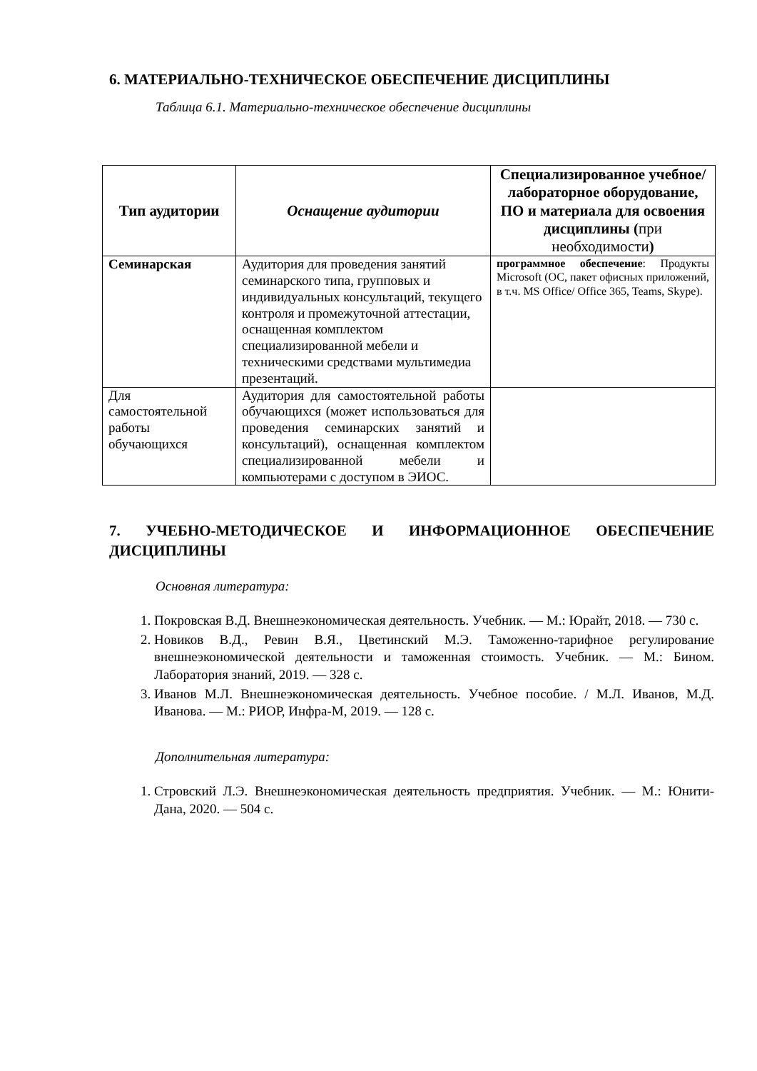6. МАТЕРИАЛЬНО-ТЕХНИЧЕСКОЕ ОБЕСПЕЧЕНИЕ ДИСЦИПЛИНЫ
Таблица 6.1. Материально-техническое обеспечение дисциплины
| Тип аудитории | Оснащение аудитории | Специализированное учебное/лабораторное оборудование, ПО и материала для освоения дисциплины ( при необходимости ) |
| --- | --- | --- |
| Семинарская | Аудитория для проведения занятий семинарского типа, групповых и индивидуальных консультаций, текущего контроля и промежуточной аттестации, оснащенная комплектом специализированной мебели и техническими средствами мультимедиа презентаций. | программное обеспечение : Продукты Microsoft (ОС, пакет офисных приложений, в т.ч. MS Office/ Office 365, Teams, Skype). |
| Для самостоятельной работы обучающихся | Аудитория для самостоятельной работы обучающихся (может использоваться для проведения семинарских занятий и консультаций), оснащенная комплектом специализированной мебели и компьютерами с доступом в ЭИОС. | |
7. УЧЕБНО-МЕТОДИЧЕСКОЕ И ИНФОРМАЦИОННОЕ ОБЕСПЕЧЕНИЕ ДИСЦИПЛИНЫ
Основная литература:
1. Покровская В.Д. Внешнеэкономическая деятельность. Учебник. — М.: Юрайт, 2018. — 730 с.
2. Новиков В.Д., Ревин В.Я., Цветинский М.Э. Таможенно-тарифное регулирование внешнеэкономической деятельности и таможенная стоимость. Учебник. — М.: Бином. Лаборатория знаний, 2019. — 328 с.
3. Иванов М.Л. Внешнеэкономическая деятельность. Учебное пособие. / М.Л. Иванов, М.Д. Иванова. — М.: РИОР, Инфра-М, 2019. — 128 с.
Дополнительная литература:
1. Стровский Л.Э. Внешнеэкономическая деятельность предприятия. Учебник. — М.: Юнити-Дана, 2020. — 504 с.